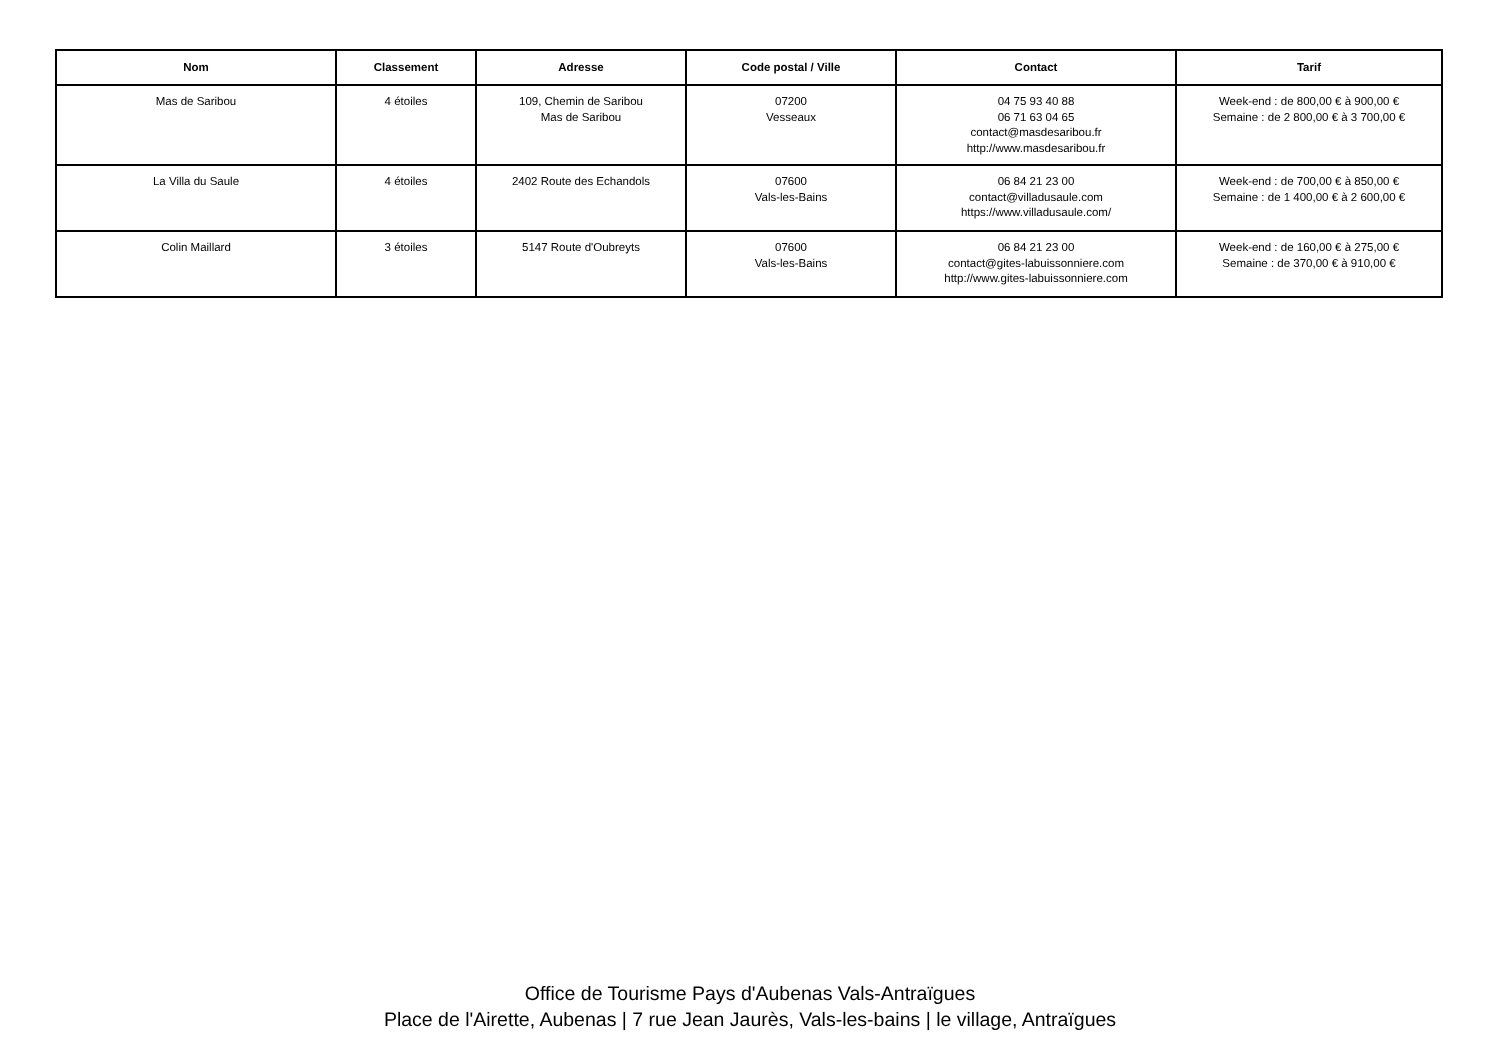| Nom | Classement | Adresse | Code postal / Ville | Contact | Tarif |
| --- | --- | --- | --- | --- | --- |
| Mas de Saribou | 4 étoiles | 109, Chemin de Saribou Mas de Saribou | 07200 Vesseaux | 04 75 93 40 88 06 71 63 04 65 contact@masdesaribou.fr http://www.masdesaribou.fr | Week-end : de 800,00 € à 900,00 € Semaine : de 2 800,00 € à 3 700,00 € |
| La Villa du Saule | 4 étoiles | 2402 Route des Echandols | 07600 Vals-les-Bains | 06 84 21 23 00 contact@villadusaule.com https://www.villadusaule.com/ | Week-end : de 700,00 € à 850,00 € Semaine : de 1 400,00 € à 2 600,00 € |
| Colin Maillard | 3 étoiles | 5147 Route d'Oubreyts | 07600 Vals-les-Bains | 06 84 21 23 00 contact@gites-labuissonniere.com http://www.gites-labuissonniere.com | Week-end : de 160,00 € à 275,00 € Semaine : de 370,00 € à 910,00 € |
Office de Tourisme Pays d'Aubenas Vals-Antraïgues
Place de l'Airette, Aubenas | 7 rue Jean Jaurès, Vals-les-bains | le village, Antraïgues